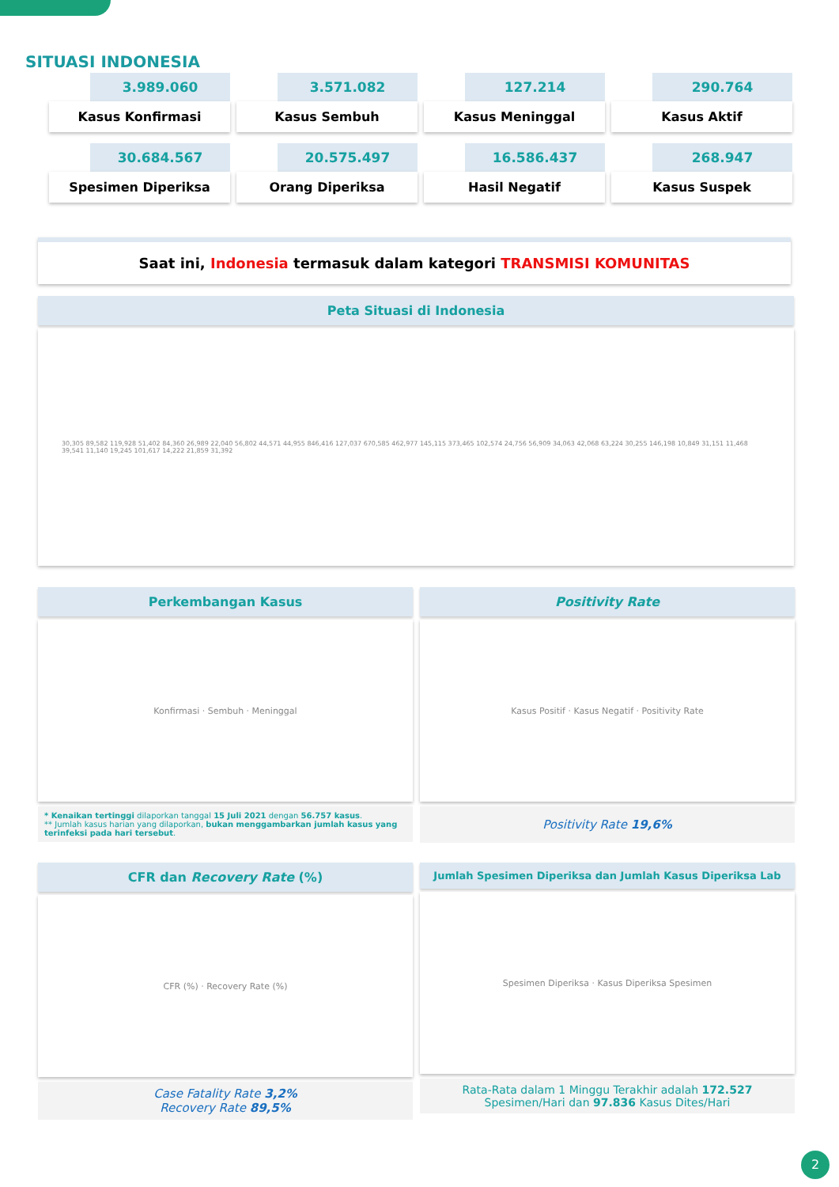SITUASI INDONESIA
3.989.060
Kasus Konfirmasi
3.571.082
Kasus Sembuh
127.214
Kasus Meninggal
290.764
Kasus Aktif
30.684.567
Spesimen Diperiksa
20.575.497
Orang Diperiksa
16.586.437
Hasil Negatif
268.947
Kasus Suspek
Saat ini, Indonesia termasuk dalam kategori TRANSMISI KOMUNITAS
Peta Situasi di Indonesia
30,305 89,582 119,928 51,402 84,360 26,989 22,040 56,802 44,571 44,955 846,416 127,037 670,585 462,977 145,115 373,465 102,574 24,756 56,909 34,063 42,068 63,224 30,255 146,198 10,849 31,151 11,468 39,541 11,140 19,245 101,617 14,222 21,859 31,392
Perkembangan Kasus
Konfirmasi · Sembuh · Meninggal
* Kenaikan tertinggi dilaporkan tanggal 15 Juli 2021 dengan 56.757 kasus.
** Jumlah kasus harian yang dilaporkan, bukan menggambarkan jumlah kasus yang terinfeksi pada hari tersebut.
Positivity Rate
Kasus Positif · Kasus Negatif · Positivity Rate
Positivity Rate 19,6%
CFR dan Recovery Rate (%)
CFR (%) · Recovery Rate (%)
Case Fatality Rate 3,2%
Recovery Rate 89,5%
Jumlah Spesimen Diperiksa dan Jumlah Kasus Diperiksa Lab
Spesimen Diperiksa · Kasus Diperiksa Spesimen
Rata-Rata dalam 1 Minggu Terakhir adalah 172.527 Spesimen/Hari dan 97.836 Kasus Dites/Hari
2